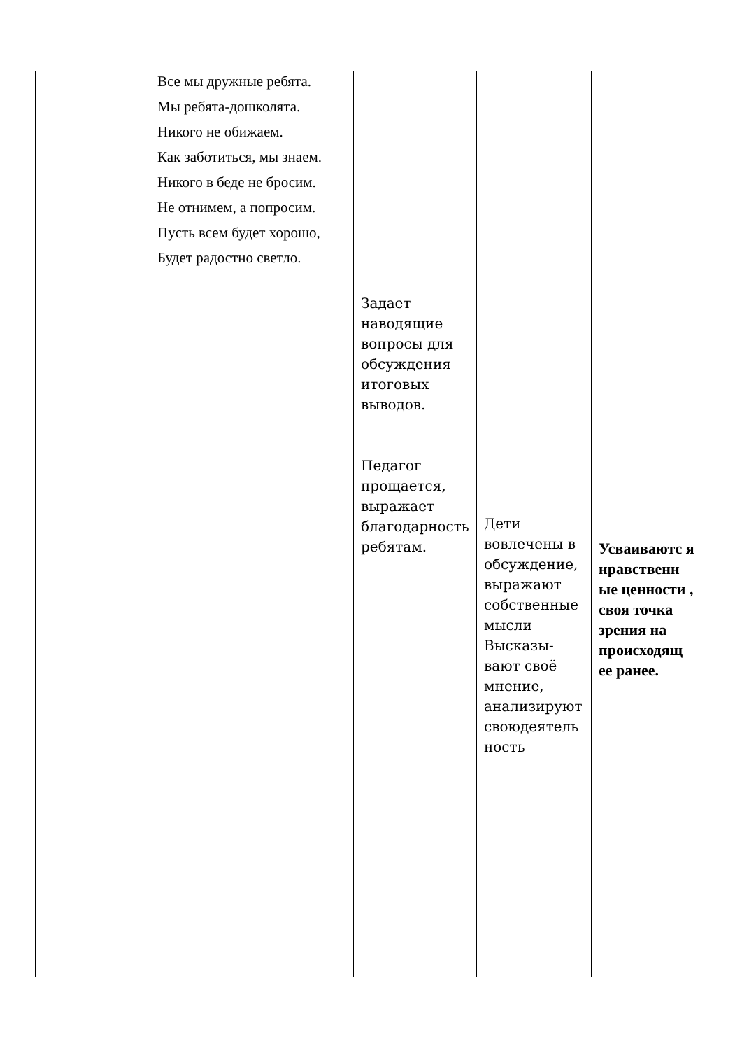| | Все мы дружные ребята. Мы ребята-дошколята. Никого не обижаем. Как заботиться, мы знаем. Никого в беде не бросим. Не отнимем, а попросим. Пусть всем будет хорошо, Будет радостно светло. | Задает наводящие вопросы для обсуждения итоговых выводов. Педагог прощается, выражает благодарность ребятам. | Дети вовлечены в обсуждение, выражают собственные мысли Высказы-вают своё мнение, анализируют своюдеятель ность | Усваиваютс я нравственн ые ценности , своя точка зрения на происходящ ее ранее. |